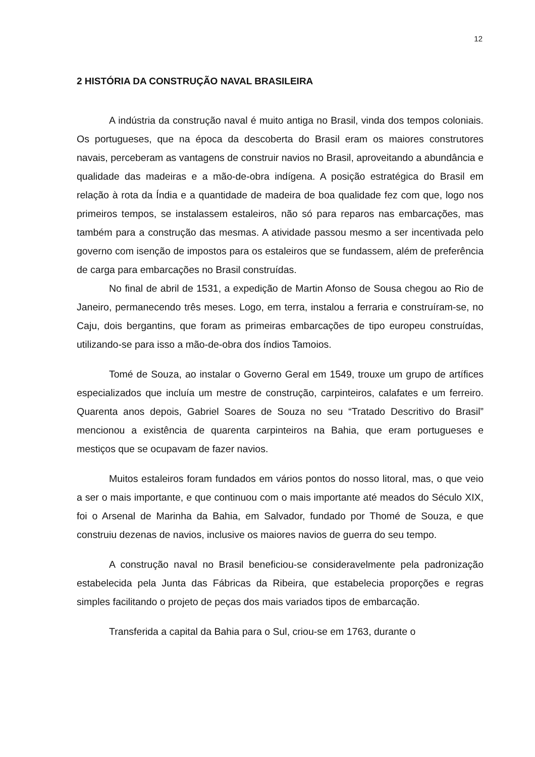12
2 HISTÓRIA DA CONSTRUÇÃO NAVAL BRASILEIRA
A indústria da construção naval é muito antiga no Brasil, vinda dos tempos coloniais. Os portugueses, que na época da descoberta do Brasil eram os maiores construtores navais, perceberam as vantagens de construir navios no Brasil, aproveitando a abundância e qualidade das madeiras e a mão-de-obra indígena. A posição estratégica do Brasil em relação à rota da Índia e a quantidade de madeira de boa qualidade fez com que, logo nos primeiros tempos, se instalassem estaleiros, não só para reparos nas embarcações, mas também para a construção das mesmas. A atividade passou mesmo a ser incentivada pelo governo com isenção de impostos para os estaleiros que se fundassem, além de preferência de carga para embarcações no Brasil construídas.
No final de abril de 1531, a expedição de Martin Afonso de Sousa chegou ao Rio de Janeiro, permanecendo três meses. Logo, em terra, instalou a ferraria e construíram-se, no Caju, dois bergantins, que foram as primeiras embarcações de tipo europeu construídas, utilizando-se para isso a mão-de-obra dos índios Tamoios.
Tomé de Souza, ao instalar o Governo Geral em 1549, trouxe um grupo de artífices especializados que incluía um mestre de construção, carpinteiros, calafates e um ferreiro. Quarenta anos depois, Gabriel Soares de Souza no seu “Tratado Descritivo do Brasil” mencionou a existência de quarenta carpinteiros na Bahia, que eram portugueses e mestiços que se ocupavam de fazer navios.
Muitos estaleiros foram fundados em vários pontos do nosso litoral, mas, o que veio a ser o mais importante, e que continuou com o mais importante até meados do Século XIX, foi o Arsenal de Marinha da Bahia, em Salvador, fundado por Thomé de Souza, e que construiu dezenas de navios, inclusive os maiores navios de guerra do seu tempo.
A construção naval no Brasil beneficiou-se consideravelmente pela padronização estabelecida pela Junta das Fábricas da Ribeira, que estabelecia proporções e regras simples facilitando o projeto de peças dos mais variados tipos de embarcação.
Transferida a capital da Bahia para o Sul, criou-se em 1763, durante o